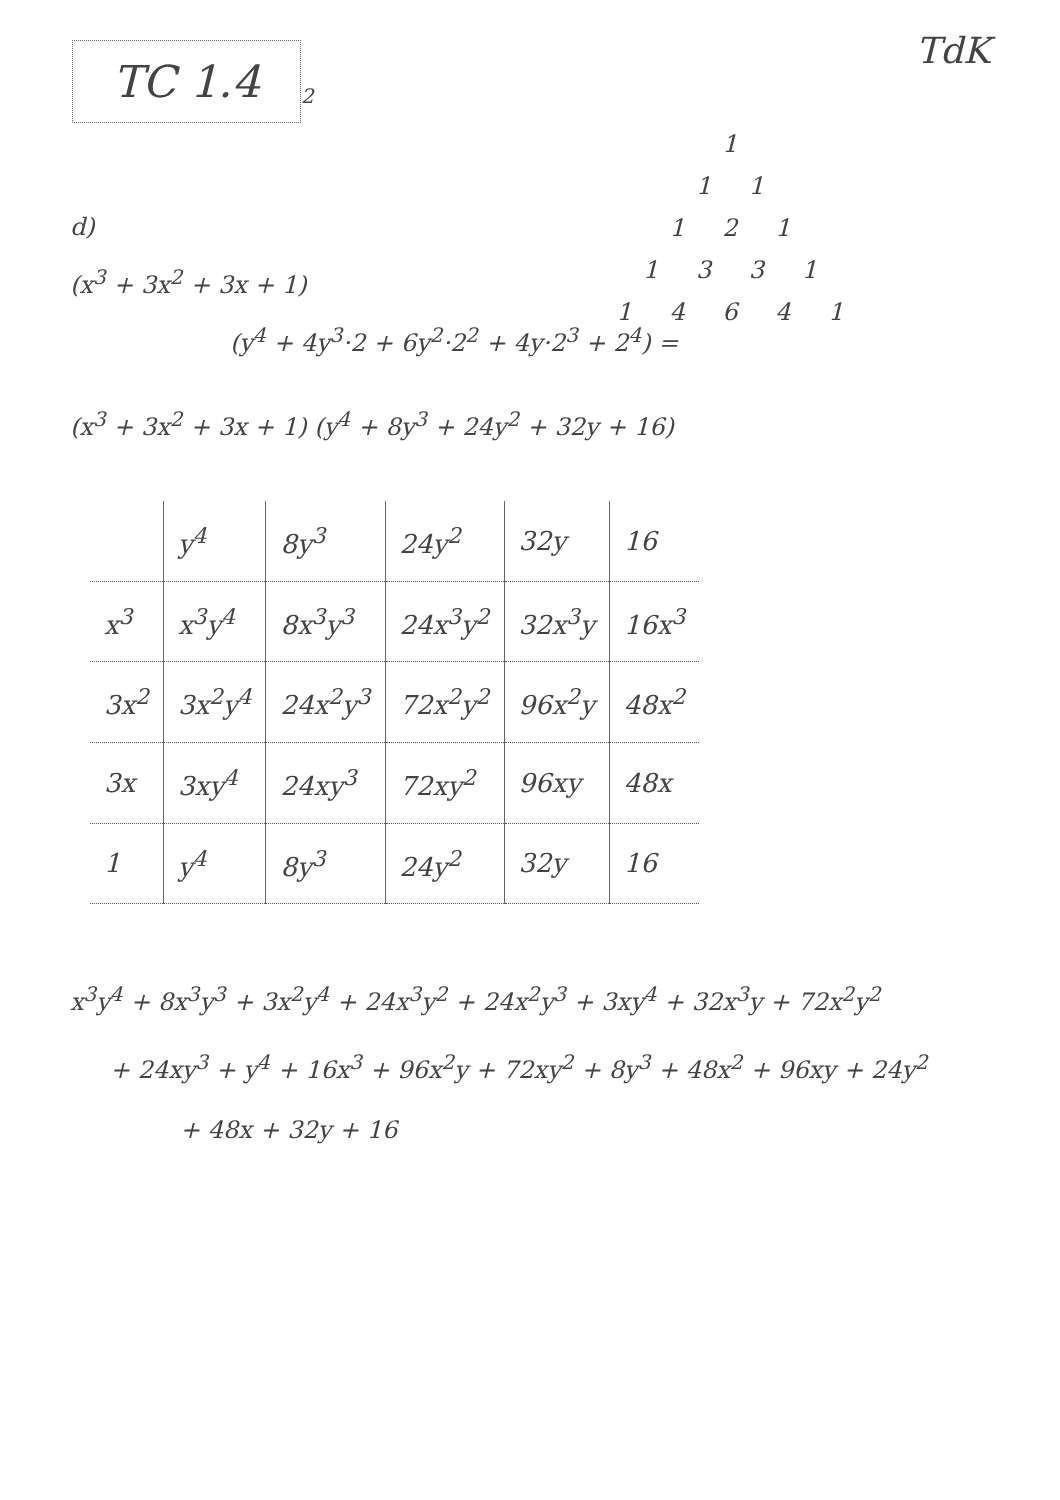TdK
TC 1.4
<sub>2</sub>
1
1 1
1 2 1
1 3 3 1
1 4 6 4 1
d)
(x<sup>3</sup> + 3x<sup>2</sup> + 3x + 1)
(y<sup>4</sup> + 4y<sup>3</sup>·2 + 6y<sup>2</sup>·2<sup>2</sup> + 4y·2<sup>3</sup> + 2<sup>4</sup>) =
(x<sup>3</sup> + 3x<sup>2</sup> + 3x + 1) (y<sup>4</sup> + 8y<sup>3</sup> + 24y<sup>2</sup> + 32y + 16)
| | y<sup>4</sup> | 8y<sup>3</sup> | 24y<sup>2</sup> | 32y | 16 |
| x<sup>3</sup> | x<sup>3</sup>y<sup>4</sup> | 8x<sup>3</sup>y<sup>3</sup> | 24x<sup>3</sup>y<sup>2</sup> | 32x<sup>3</sup>y | 16x<sup>3</sup> |
| 3x<sup>2</sup> | 3x<sup>2</sup>y<sup>4</sup> | 24x<sup>2</sup>y<sup>3</sup> | 72x<sup>2</sup>y<sup>2</sup> | 96x<sup>2</sup>y | 48x<sup>2</sup> |
| 3x | 3xy<sup>4</sup> | 24xy<sup>3</sup> | 72xy<sup>2</sup> | 96xy | 48x |
| 1 | y<sup>4</sup> | 8y<sup>3</sup> | 24y<sup>2</sup> | 32y | 16 |
x<sup>3</sup>y<sup>4</sup> + 8x<sup>3</sup>y<sup>3</sup> + 3x<sup>2</sup>y<sup>4</sup> + 24x<sup>3</sup>y<sup>2</sup> + 24x<sup>2</sup>y<sup>3</sup> + 3xy<sup>4</sup> + 32x<sup>3</sup>y + 72x<sup>2</sup>y<sup>2</sup>
+ 24xy<sup>3</sup> + y<sup>4</sup> + 16x<sup>3</sup> + 96x<sup>2</sup>y + 72xy<sup>2</sup> + 8y<sup>3</sup> + 48x<sup>2</sup> + 96xy + 24y<sup>2</sup>
+ 48x + 32y + 16